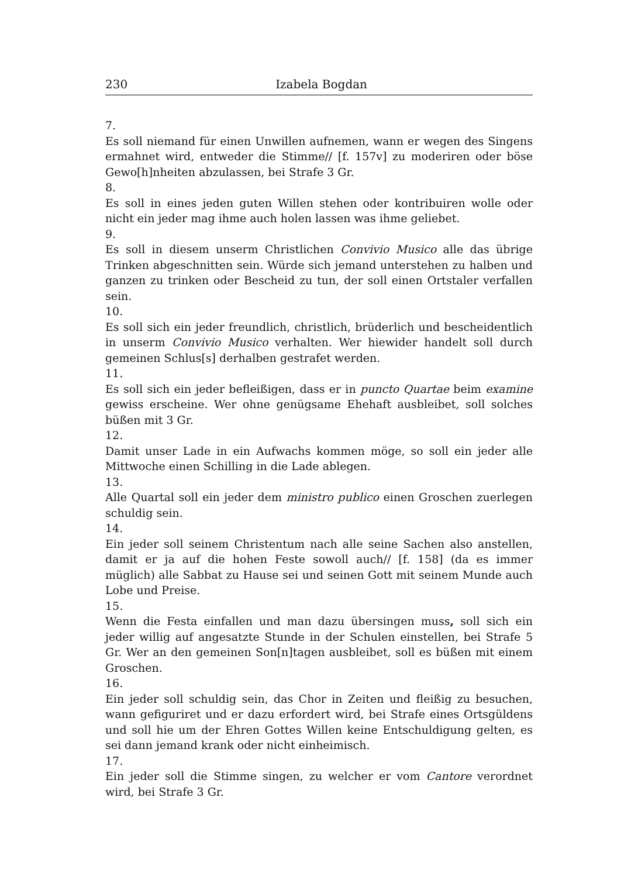230 Izabela Bogdan
7.
Es soll niemand für einen Unwillen aufnemen, wann er wegen des Singens ermahnet wird, entweder die Stimme// [f. 157v] zu moderiren oder böse Gewo[h]nheiten abzulassen, bei Strafe 3 Gr.
8.
Es soll in eines jeden guten Willen stehen oder kontribuiren wolle oder nicht ein jeder mag ihme auch holen lassen was ihme geliebet.
9.
Es soll in diesem unserm Christlichen Convivio Musico alle das übrige Trinken abgeschnitten sein. Würde sich jemand unterstehen zu halben und ganzen zu trinken oder Bescheid zu tun, der soll einen Ortstaler verfallen sein.
10.
Es soll sich ein jeder freundlich, christlich, brüderlich und bescheidentlich in unserm Convivio Musico verhalten. Wer hiewider handelt soll durch gemeinen Schlus[s] derhalben gestrafet werden.
11.
Es soll sich ein jeder befleißigen, dass er in puncto Quartae beim examine gewiss erscheine. Wer ohne genügsame Ehehaft ausbleibet, soll solches büßen mit 3 Gr.
12.
Damit unser Lade in ein Aufwachs kommen möge, so soll ein jeder alle Mittwoche einen Schilling in die Lade ablegen.
13.
Alle Quartal soll ein jeder dem ministro publico einen Groschen zuerlegen schuldig sein.
14.
Ein jeder soll seinem Christentum nach alle seine Sachen also anstellen, damit er ja auf die hohen Feste sowoll auch// [f. 158] (da es immer müglich) alle Sabbat zu Hause sei und seinen Gott mit seinem Munde auch Lobe und Preise.
15.
Wenn die Festa einfallen und man dazu übersingen muss, soll sich ein jeder willig auf angesatzte Stunde in der Schulen einstellen, bei Strafe 5 Gr. Wer an den gemeinen Son[n]tagen ausbleibet, soll es büßen mit einem Groschen.
16.
Ein jeder soll schuldig sein, das Chor in Zeiten und fleißig zu besuchen, wann gefiguriret und er dazu erfordert wird, bei Strafe eines Ortsgüldens und soll hie um der Ehren Gottes Willen keine Entschuldigung gelten, es sei dann jemand krank oder nicht einheimisch.
17.
Ein jeder soll die Stimme singen, zu welcher er vom Cantore verordnet wird, bei Strafe 3 Gr.